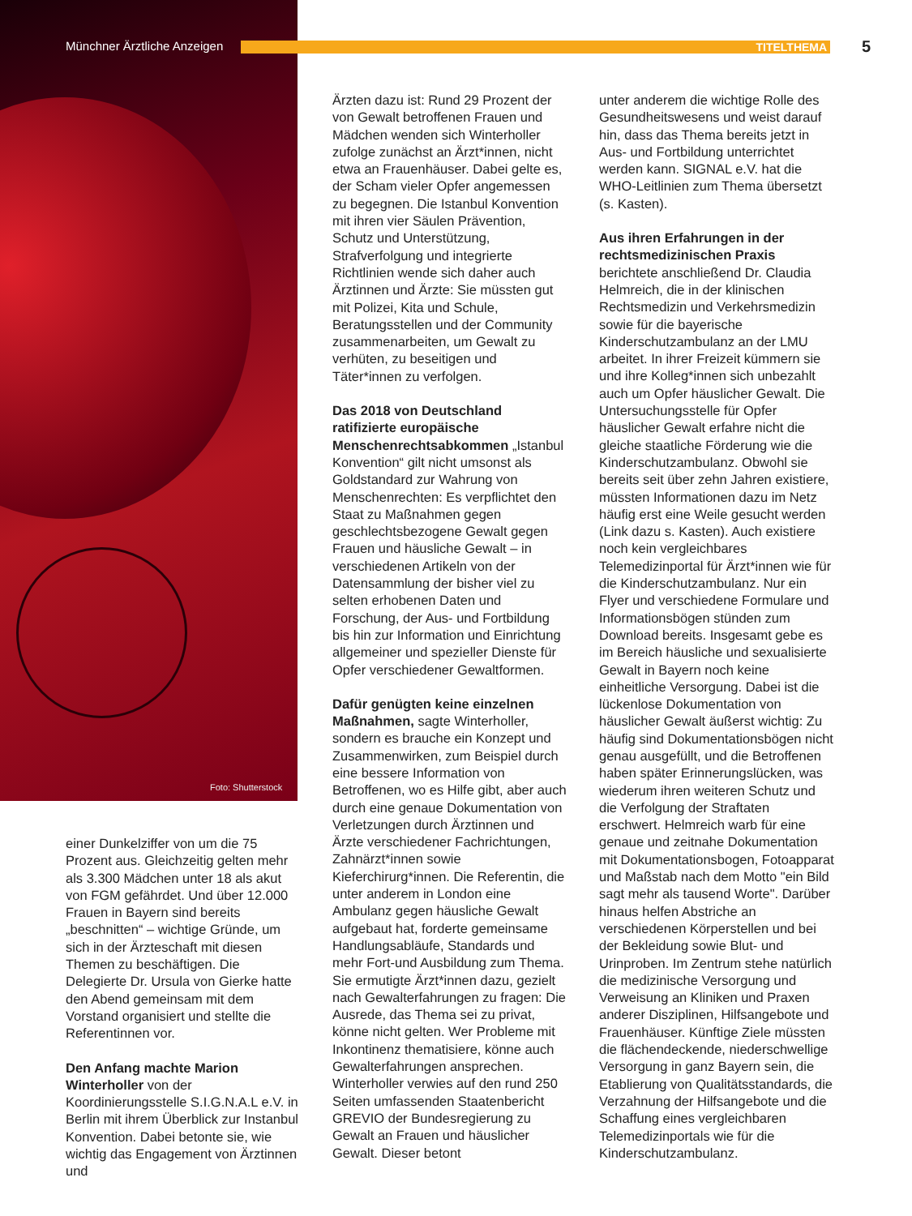Münchner Ärztliche Anzeigen TITELTHEMA 5
Foto: Shutterstock
einer Dunkelziffer von um die 75 Prozent aus. Gleichzeitig gelten mehr als 3.300 Mädchen unter 18 als akut von FGM gefährdet. Und über 12.000 Frauen in Bayern sind bereits „beschnitten“ – wichtige Gründe, um sich in der Ärzteschaft mit diesen Themen zu beschäftigen. Die Delegierte Dr. Ursula von Gierke hatte den Abend gemeinsam mit dem Vorstand organisiert und stellte die Referentinnen vor.
Den Anfang machte Marion Winterholler von der Koordinierungsstelle S.I.G.N.A.L e.V. in Berlin mit ihrem Überblick zur Instanbul Konvention. Dabei betonte sie, wie wichtig das Engagement von Ärztinnen und
Ärzten dazu ist: Rund 29 Prozent der von Gewalt betroffenen Frauen und Mädchen wenden sich Winterholler zufolge zunächst an Ärzt*innen, nicht etwa an Frauenhäuser. Dabei gelte es, der Scham vieler Opfer angemessen zu begegnen. Die Istanbul Konvention mit ihren vier Säulen Prävention, Schutz und Unterstützung, Strafverfolgung und integrierte Richtlinien wende sich daher auch Ärztinnen und Ärzte: Sie müssten gut mit Polizei, Kita und Schule, Beratungsstellen und der Community zusammenarbeiten, um Gewalt zu verhüten, zu beseitigen und Täter*innen zu verfolgen.
Das 2018 von Deutschland ratifizierte europäische Menschenrechtsabkommen „Istanbul Konvention“ gilt nicht umsonst als Goldstandard zur Wahrung von Menschenrechten: Es verpflichtet den Staat zu Maßnahmen gegen geschlechtsbezogene Gewalt gegen Frauen und häusliche Gewalt – in verschiedenen Artikeln von der Datensammlung der bisher viel zu selten erhobenen Daten und Forschung, der Aus- und Fortbildung bis hin zur Information und Einrichtung allgemeiner und spezieller Dienste für Opfer verschiedener Gewaltformen.
Dafür genügten keine einzelnen Maßnahmen, sagte Winterholler, sondern es brauche ein Konzept und Zusammenwirken, zum Beispiel durch eine bessere Information von Betroffenen, wo es Hilfe gibt, aber auch durch eine genaue Dokumentation von Verletzungen durch Ärztinnen und Ärzte verschiedener Fachrichtungen, Zahnärzt*innen sowie Kieferchirurg*innen. Die Referentin, die unter anderem in London eine Ambulanz gegen häusliche Gewalt aufgebaut hat, forderte gemeinsame Handlungsabläufe, Standards und mehr Fort-und Ausbildung zum Thema. Sie ermutigte Ärzt*innen dazu, gezielt nach Gewalterfahrungen zu fragen: Die Ausrede, das Thema sei zu privat, könne nicht gelten. Wer Probleme mit Inkontinenz thematisiere, könne auch Gewalterfahrungen ansprechen. Winterholler verwies auf den rund 250 Seiten umfassenden Staatenbericht GREVIO der Bundesregierung zu Gewalt an Frauen und häuslicher Gewalt. Dieser betont
unter anderem die wichtige Rolle des Gesundheitswesens und weist darauf hin, dass das Thema bereits jetzt in Aus- und Fortbildung unterrichtet werden kann. SIGNAL e.V. hat die WHO-Leitlinien zum Thema übersetzt (s. Kasten).
Aus ihren Erfahrungen in der rechtsmedizinischen Praxis berichtete anschließend Dr. Claudia Helmreich, die in der klinischen Rechtsmedizin und Verkehrsmedizin sowie für die bayerische Kinderschutzambulanz an der LMU arbeitet. In ihrer Freizeit kümmern sie und ihre Kolleg*innen sich unbezahlt auch um Opfer häuslicher Gewalt. Die Untersuchungsstelle für Opfer häuslicher Gewalt erfahre nicht die gleiche staatliche Förderung wie die Kinderschutzambulanz. Obwohl sie bereits seit über zehn Jahren existiere, müssten Informationen dazu im Netz häufig erst eine Weile gesucht werden (Link dazu s. Kasten). Auch existiere noch kein vergleichbares Telemedizinportal für Ärzt*innen wie für die Kinderschutzambulanz. Nur ein Flyer und verschiedene Formulare und Informationsbögen stünden zum Download bereits. Insgesamt gebe es im Bereich häusliche und sexualisierte Gewalt in Bayern noch keine einheitliche Versorgung. Dabei ist die lückenlose Dokumentation von häuslicher Gewalt äußerst wichtig: Zu häufig sind Dokumentationsbögen nicht genau ausgefüllt, und die Betroffenen haben später Erinnerungslücken, was wiederum ihren weiteren Schutz und die Verfolgung der Straftaten erschwert. Helmreich warb für eine genaue und zeitnahe Dokumentation mit Dokumentationsbogen, Fotoapparat und Maßstab nach dem Motto "ein Bild sagt mehr als tausend Worte". Darüber hinaus helfen Abstriche an verschiedenen Körperstellen und bei der Bekleidung sowie Blut- und Urinproben. Im Zentrum stehe natürlich die medizinische Versorgung und Verweisung an Kliniken und Praxen anderer Disziplinen, Hilfsangebote und Frauenhäuser. Künftige Ziele müssten die flächendeckende, niederschwellige Versorgung in ganz Bayern sein, die Etablierung von Qualitätsstandards, die Verzahnung der Hilfsangebote und die Schaffung eines vergleichbaren Telemedizinportals wie für die Kinderschutzambulanz.